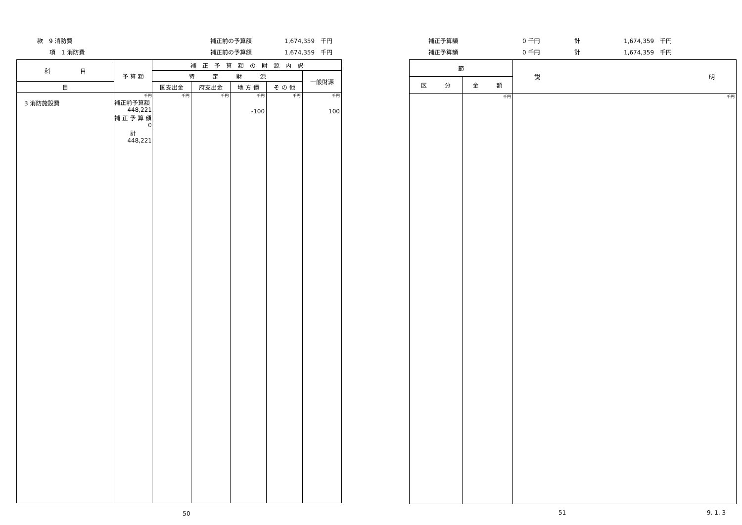款　9 消防費 補正前の予算額 1,674,359　千円
項　1 消防費 補正前の予算額 1,674,359　千円
| 科 目 | 予 算 額 | 補 正 予 算 額 の 財 源 内 訳 | | | | |
| --- | --- | --- | --- | --- | --- | --- |
| | | 特 定 財 源 | | | | 一般財源 |
| 目 | | 国支出金 | 府支出金 | 地 方 債 | そ の 他 | |
| 3 消防施設費 | 千円 補正前予算額 448,221 補 正 予 算 額 0 計 448,221 | 千円 | 千円 | 千円 -100 | 千円 | 千円 100 |
50
補正予算額 0 千円 計 1,674,359　千円
補正予算額 0 千円 計 1,674,359　千円
| 節 | | 説 明 |
| --- | --- | --- |
| 区 分 | 金 額 | |
| | 千円 | 千円 |
51 9. 1. 3